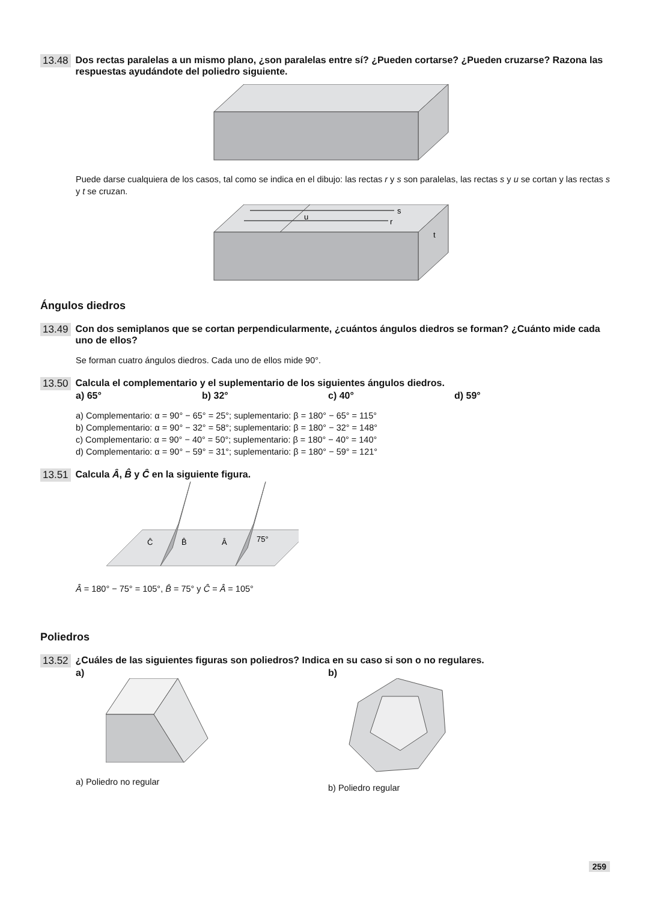13.48 Dos rectas paralelas a un mismo plano, ¿son paralelas entre sí? ¿Pueden cortarse? ¿Pueden cruzarse? Razona las respuestas ayudándote del poliedro siguiente.
Puede darse cualquiera de los casos, tal como se indica en el dibujo: las rectas r y s son paralelas, las rectas s y u se cortan y las rectas s y t se cruzan.
s
r
u
t
Ángulos diedros
13.49 Con dos semiplanos que se cortan perpendicularmente, ¿cuántos ángulos diedros se forman? ¿Cuánto mide cada uno de ellos?
Se forman cuatro ángulos diedros. Cada uno de ellos mide 90°.
13.50 Calcula el complementario y el suplementario de los siguientes ángulos diedros.
a) 65° b) 32° c) 40° d) 59°
a) Complementario: α = 90° − 65° = 25°; suplementario: β = 180° − 65° = 115°
b) Complementario: α = 90° − 32° = 58°; suplementario: β = 180° − 32° = 148°
c) Complementario: α = 90° − 40° = 50°; suplementario: β = 180° − 40° = 140°
d) Complementario: α = 90° − 59° = 31°; suplementario: β = 180° − 59° = 121°
13.51 Calcula Â, B̂ y Ĉ en la siguiente figura.
Ĉ
B̂
Â
75°
Â = 180° − 75° = 105°, B̂ = 75° y Ĉ = Â = 105°
Poliedros
13.52 ¿Cuáles de las siguientes figuras son poliedros? Indica en su caso si son o no regulares.
a)
a) Poliedro no regular
b)
b) Poliedro regular
259